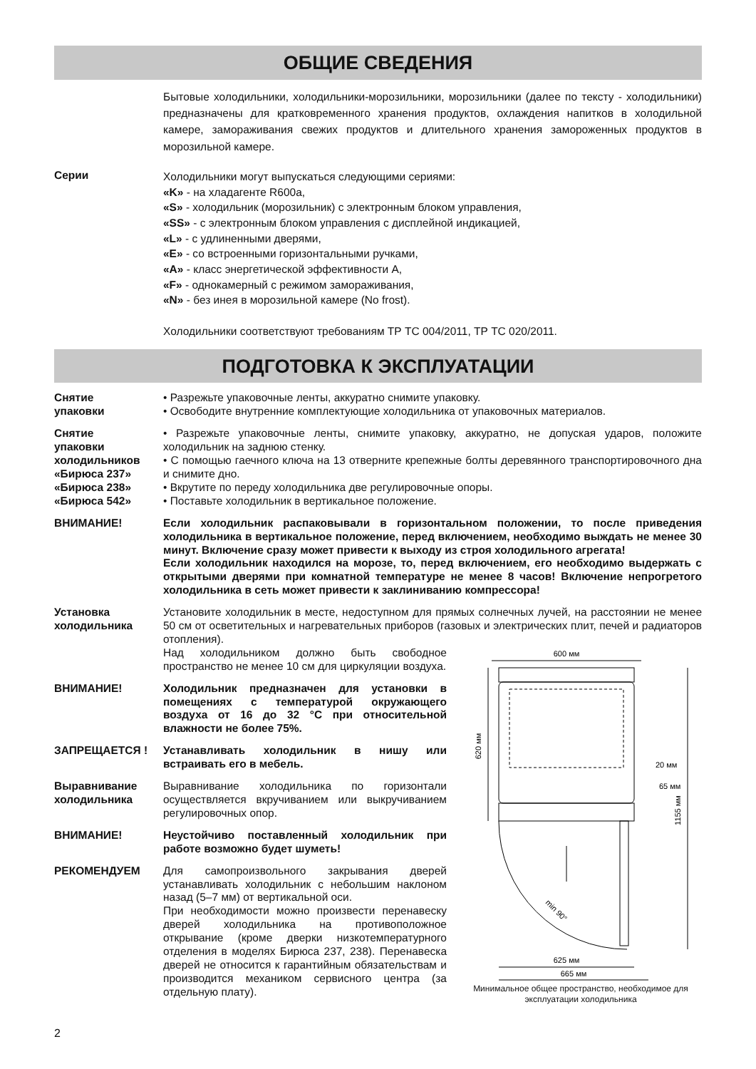ОБЩИЕ СВЕДЕНИЯ
Бытовые холодильники, холодильники-морозильники, морозильники (далее по тексту - холодильники) предназначены для кратковременного хранения продуктов, охлаждения напитков в холодильной камере, замораживания свежих продуктов и длительного хранения замороженных продуктов в морозильной камере.
Серии
Холодильники могут выпускаться следующими сериями:
«K» - на хладагенте R600a,
«S» - холодильник (морозильник) с электронным блоком управления,
«SS» - с электронным блоком управления с дисплейной индикацией,
«L» - с удлиненными дверями,
«E» - со встроенными горизонтальными ручками,
«A» - класс энергетической эффективности А,
«F» - однокамерный с режимом замораживания,
«N» - без инея в морозильной камере (No frost).
Холодильники соответствуют требованиям ТР ТС 004/2011, ТР ТС 020/2011.
ПОДГОТОВКА К ЭКСПЛУАТАЦИИ
Снятие
упаковки
• Разрежьте упаковочные ленты, аккуратно снимите упаковку.
• Освободите внутренние комплектующие холодильника от упаковочных материалов.
Снятие
упаковки
холодильников
«Бирюса 237»
«Бирюса 238»
«Бирюса 542»
• Разрежьте упаковочные ленты, снимите упаковку, аккуратно, не допуская ударов, положите холодильник на заднюю стенку.
• С помощью гаечного ключа на 13 отверните крепежные болты деревянного транспортировочного дна и снимите дно.
• Вкрутите по переду холодильника две регулировочные опоры.
• Поставьте холодильник в вертикальное положение.
ВНИМАНИЕ! Если холодильник распаковывали в горизонтальном положении, то после приведения холодильника в вертикальное положение, перед включением, необходимо выждать не менее 30 минут. Включение сразу может привести к выходу из строя холодильного агрегата!
Если холодильник находился на морозе, то, перед включением, его необходимо выдержать с открытыми дверями при комнатной температуре не менее 8 часов! Включение непрогретого холодильника в сеть может привести к заклиниванию компрессора!
Установка
холодильника
Установите холодильник в месте, недоступном для прямых солнечных лучей, на расстоянии не менее 50 см от осветительных и нагревательных приборов (газовых и электрических плит, печей и радиаторов отопления).
Над холодильником должно быть свободное пространство не менее 10 см для циркуляции воздуха.
ВНИМАНИЕ! Холодильник предназначен для установки в помещениях с температурой окружающего воздуха от 16 до 32 °С при относительной влажности не более 75%.
ЗАПРЕЩАЕТСЯ ! Устанавливать холодильник в нишу или встраивать его в мебель.
Выравнивание
холодильника
Выравнивание холодильника по горизонтали осуществляется вкручиванием или выкручиванием регулировочных опор.
ВНИМАНИЕ! Неустойчиво поставленный холодильник при работе возможно будет шуметь!
РЕКОМЕНДУЕМ Для самопроизвольного закрывания дверей устанавливать холодильник с небольшим наклоном назад (5–7 мм) от вертикальной оси.
При необходимости можно произвести перенавеску дверей холодильника на противоположное открывание (кроме дверки низкотемпературного отделения в моделях Бирюса 237, 238). Перенавеска дверей не относится к гарантийным обязательствам и производится механиком сервисного центра (за отдельную плату).
600 мм
620 мм
1155 мм
20 мм
65 мм
min 90°
625 мм
665 мм
Минимальное общее пространство, необходимое для эксплуатации холодильника
2